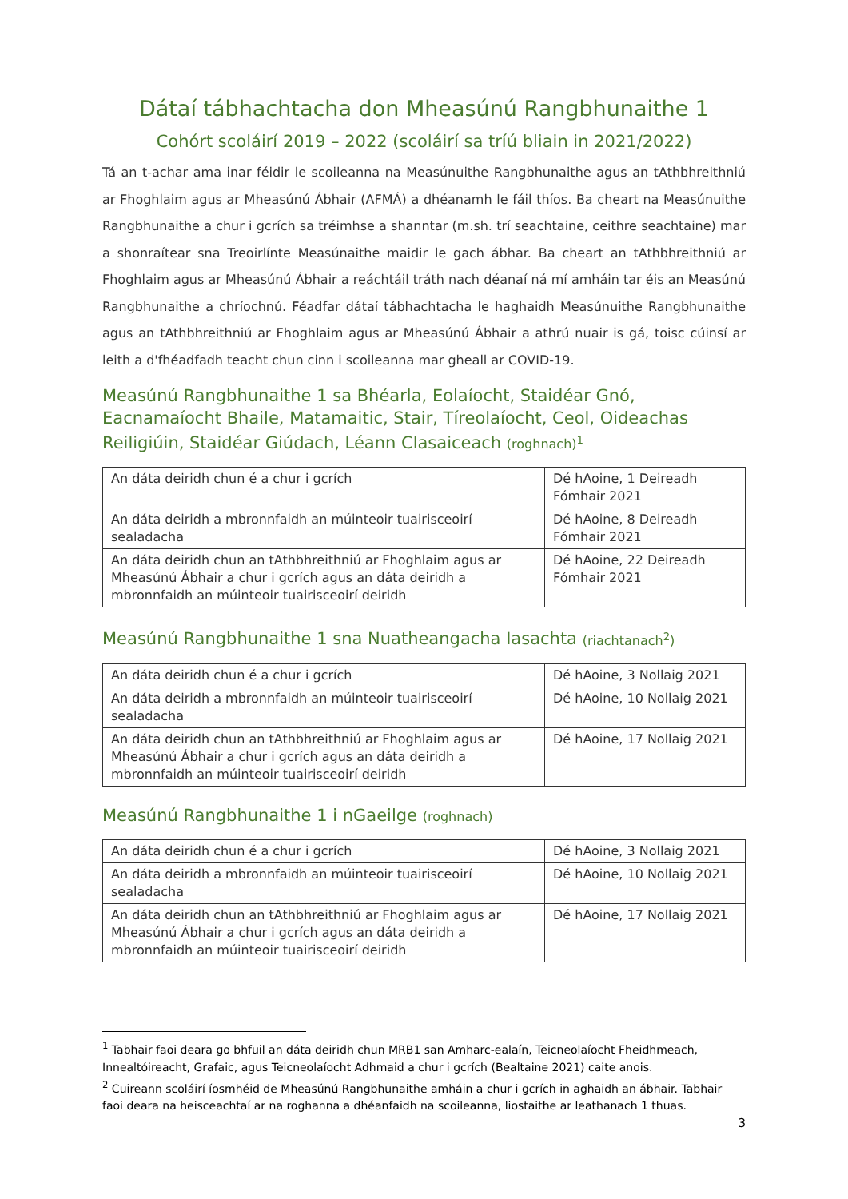Dátaí tábhachtacha don Mheasúnú Rangbhunaithe 1
Cohórt scoláirí 2019 – 2022 (scoláirí sa tríú bliain in 2021/2022)
Tá an t-achar ama inar féidir le scoileanna na Measúnuithe Rangbhunaithe agus an tAthbhreithniú ar Fhoghlaim agus ar Mheasúnú Ábhair (AFMÁ) a dhéanamh le fáil thíos. Ba cheart na Measúnuithe Rangbhunaithe a chur i gcrích sa tréimhse a shanntar (m.sh. trí seachtaine, ceithre seachtaine) mar a shonraítear sna Treoirlínte Measúnaithe maidir le gach ábhar. Ba cheart an tAthbhreithniú ar Fhoghlaim agus ar Mheasúnú Ábhair a reáchtáil tráth nach déanaí ná mí amháin tar éis an Measúnú Rangbhunaithe a chríochnú. Féadfar dátaí tábhachtacha le haghaidh Measúnuithe Rangbhunaithe agus an tAthbhreithniú ar Fhoghlaim agus ar Mheasúnú Ábhair a athrú nuair is gá, toisc cúinsí ar leith a d'fhéadfadh teacht chun cinn i scoileanna mar gheall ar COVID-19.
Measúnú Rangbhunaithe 1 sa Bhéarla, Eolaíocht, Staidéar Gnó, Eacnamaíocht Bhaile, Matamaitic, Stair, Tíreolaíocht, Ceol, Oideachas Reiligiúin, Staidéar Giúdach, Léann Clasaiceach (roghnach)<sup>1</sup>
| An dáta deiridh chun é a chur i gcrích | Dé hAoine, 1 Deireadh Fómhair 2021 |
| An dáta deiridh a mbronnfaidh an múinteoir tuairisceoirí sealadacha | Dé hAoine, 8 Deireadh Fómhair 2021 |
| An dáta deiridh chun an tAthbhreithniú ar Fhoghlaim agus ar Mheasúnú Ábhair a chur i gcrích agus an dáta deiridh a mbronnfaidh an múinteoir tuairisceoirí deiridh | Dé hAoine, 22 Deireadh Fómhair 2021 |
Measúnú Rangbhunaithe 1 sna Nuatheangacha Iasachta (riachtanach<sup>2</sup>)
| An dáta deiridh chun é a chur i gcrích | Dé hAoine, 3 Nollaig 2021 |
| An dáta deiridh a mbronnfaidh an múinteoir tuairisceoirí sealadacha | Dé hAoine, 10 Nollaig 2021 |
| An dáta deiridh chun an tAthbhreithniú ar Fhoghlaim agus ar Mheasúnú Ábhair a chur i gcrích agus an dáta deiridh a mbronnfaidh an múinteoir tuairisceoirí deiridh | Dé hAoine, 17 Nollaig 2021 |
Measúnú Rangbhunaithe 1 i nGaeilge (roghnach)
| An dáta deiridh chun é a chur i gcrích | Dé hAoine, 3 Nollaig 2021 |
| An dáta deiridh a mbronnfaidh an múinteoir tuairisceoirí sealadacha | Dé hAoine, 10 Nollaig 2021 |
| An dáta deiridh chun an tAthbhreithniú ar Fhoghlaim agus ar Mheasúnú Ábhair a chur i gcrích agus an dáta deiridh a mbronnfaidh an múinteoir tuairisceoirí deiridh | Dé hAoine, 17 Nollaig 2021 |
<sup>1</sup> Tabhair faoi deara go bhfuil an dáta deiridh chun MRB1 san Amharc-ealaín, Teicneolaíocht Fheidhmeach, Innealtóireacht, Grafaic, agus Teicneolaíocht Adhmaid a chur i gcrích (Bealtaine 2021) caite anois.
<sup>2</sup> Cuireann scoláirí íosmhéid de Mheasúnú Rangbhunaithe amháin a chur i gcrích in aghaidh an ábhair. Tabhair faoi deara na heisceachtaí ar na roghanna a dhéanfaidh na scoileanna, liostaithe ar leathanach 1 thuas.
3